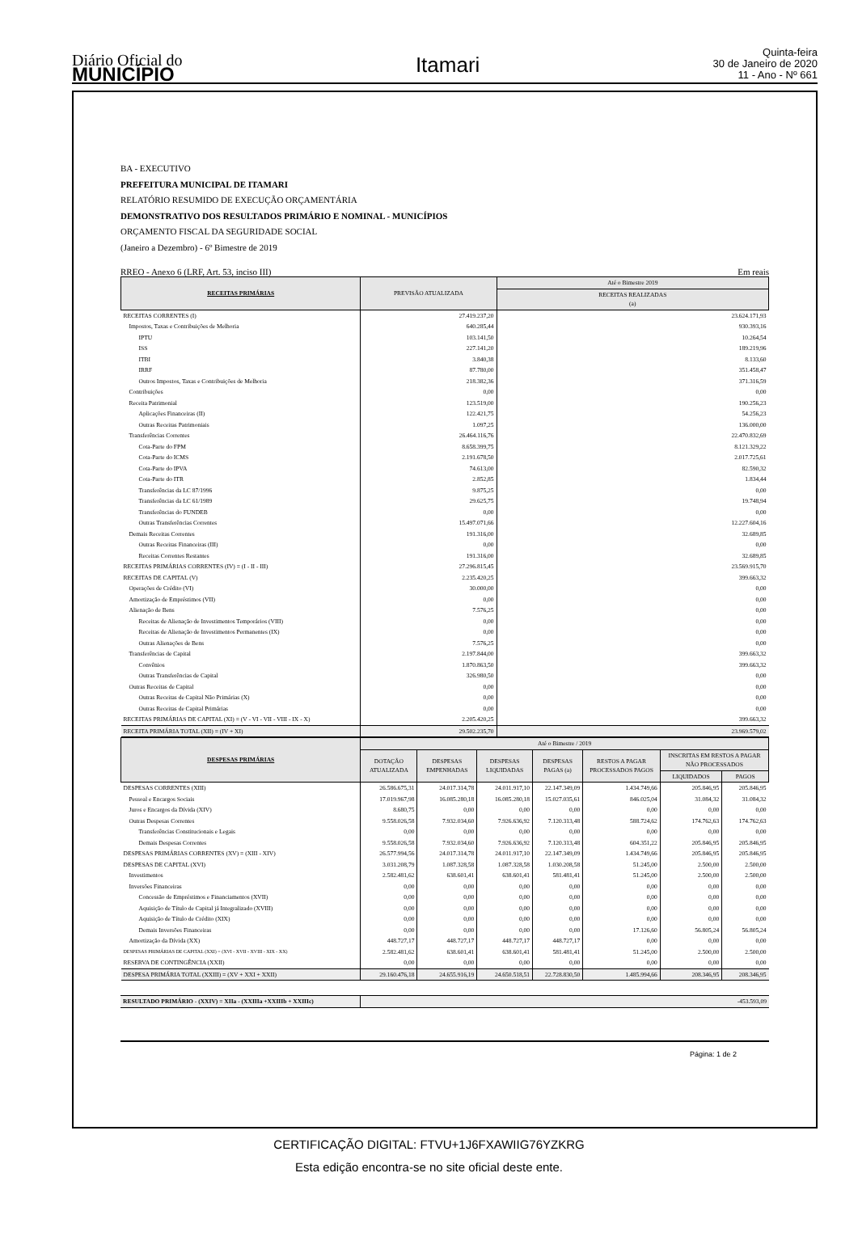Diário Oficial do
MUNICÍPIO
Itamari
Quinta-feira
30 de Janeiro de 2020
11 - Ano - Nº 661
BA - EXECUTIVO
PREFEITURA MUNICIPAL DE ITAMARI
RELATÓRIO RESUMIDO DE EXECUÇÃO ORÇAMENTÁRIA
DEMONSTRATIVO DOS RESULTADOS PRIMÁRIO E NOMINAL - MUNICÍPIOS
ORÇAMENTO FISCAL DA SEGURIDADE SOCIAL
(Janeiro a Dezembro) - 6º Bimestre de 2019
RREO - Anexo 6 (LRF, Art. 53, inciso III) Em reais
| RECEITAS PRIMÁRIAS | PREVISÃO ATUALIZADA | Até o Bimestre 2019 |
| --- | --- | --- |
| | | RECEITAS REALIZADAS (a) |
| RECEITAS CORRENTES (I) | 27.419.237,20 | 23.624.171,93 |
| Impostos, Taxas e Contribuições de Melhoria | 640.285,44 | 930.393,16 |
| IPTU | 103.141,50 | 10.264,54 |
| ISS | 227.141,20 | 189.219,96 |
| ITBI | 3.840,38 | 8.133,60 |
| IRRF | 87.780,00 | 351.458,47 |
| Outros Impostos, Taxas e Contribuições de Melhoria | 218.382,36 | 371.316,59 |
| Contribuições | 0,00 | 0,00 |
| Receita Patrimonial | 123.519,00 | 190.256,23 |
| Aplicações Financeiras (II) | 122.421,75 | 54.256,23 |
| Outras Receitas Patrimoniais | 1.097,25 | 136.000,00 |
| Transferências Correntes | 26.464.116,76 | 22.470.832,69 |
| Cota-Parte do FPM | 8.658.399,75 | 8.121.329,22 |
| Cota-Parte do ICMS | 2.191.678,50 | 2.017.725,61 |
| Cota-Parte do IPVA | 74.613,00 | 82.590,32 |
| Cota-Parte do ITR | 2.852,85 | 1.834,44 |
| Transferências da LC 87/1996 | 9.875,25 | 0,00 |
| Transferências da LC 61/1989 | 29.625,75 | 19.748,94 |
| Transferências do FUNDEB | 0,00 | 0,00 |
| Outras Transferências Correntes | 15.497.071,66 | 12.227.604,16 |
| Demais Receitas Correntes | 191.316,00 | 32.689,85 |
| Outras Receitas Financeiras (III) | 0,00 | 0,00 |
| Receitas Correntes Restantes | 191.316,00 | 32.689,85 |
| RECEITAS PRIMÁRIAS CORRENTES (IV) = (I - II - III) | 27.296.815,45 | 23.569.915,70 |
| RECEITAS DE CAPITAL (V) | 2.235.420,25 | 399.663,32 |
| Operações de Crédito (VI) | 30.000,00 | 0,00 |
| Amortização de Empréstimos (VII) | 0,00 | 0,00 |
| Alienação de Bens | 7.576,25 | 0,00 |
| Receitas de Alienação de Investimentos Temporários (VIII) | 0,00 | 0,00 |
| Receitas de Alienação de Investimentos Permanentes (IX) | 0,00 | 0,00 |
| Outras Alienações de Bens | 7.576,25 | 0,00 |
| Transferências de Capital | 2.197.844,00 | 399.663,32 |
| Convênios | 1.870.863,50 | 399.663,32 |
| Outras Transferências de Capital | 326.980,50 | 0,00 |
| Outras Receitas de Capital | 0,00 | 0,00 |
| Outras Receitas de Capital Não Primárias (X) | 0,00 | 0,00 |
| Outras Receitas de Capital Primárias | 0,00 | 0,00 |
| RECEITAS PRIMÁRIAS DE CAPITAL (XI) = (V - VI - VII - VIII - IX - X) | 2.205.420,25 | 399.663,32 |
| RECEITA PRIMÁRIA TOTAL (XII) = (IV + XI) | 29.502.235,70 | 23.969.579,02 |
| DESPESAS PRIMÁRIAS | Até o Bimestre / 2019 | | | | | | |
| --- | --- | --- | --- | --- | --- | --- | --- |
| | DOTAÇÃO ATUALIZADA | DESPESAS EMPENHADAS | DESPESAS LIQUIDADAS | DESPESAS PAGAS (a) | RESTOS A PAGAR PROCESSADOS PAGOS | INSCRITAS EM RESTOS A PAGAR NÃO PROCESSADOS | |
| | | | | | | LIQUIDADOS | PAGOS |
| DESPESAS CORRENTES (XIII) | 26.586.675,31 | 24.017.314,78 | 24.011.917,10 | 22.147.349,09 | 1.434.749,66 | 205.846,95 | 205.846,95 |
| Pessoal e Encargos Sociais | 17.019.967,98 | 16.085.280,18 | 16.085.280,18 | 15.027.035,61 | 846.025,04 | 31.084,32 | 31.084,32 |
| Juros e Encargos da Dívida (XIV) | 8.680,75 | 0,00 | 0,00 | 0,00 | 0,00 | 0,00 | 0,00 |
| Outras Despesas Correntes | 9.558.026,58 | 7.932.034,60 | 7.926.636,92 | 7.120.313,48 | 588.724,62 | 174.762,63 | 174.762,63 |
| Transferências Constitucionais e Legais | 0,00 | 0,00 | 0,00 | 0,00 | 0,00 | 0,00 | 0,00 |
| Demais Despesas Correntes | 9.558.026,58 | 7.932.034,60 | 7.926.636,92 | 7.120.313,48 | 604.351,22 | 205.846,95 | 205.846,95 |
| DESPESAS PRIMÁRIAS CORRENTES (XV) = (XIII - XIV) | 26.577.994,56 | 24.017.314,78 | 24.011.917,10 | 22.147.349,09 | 1.434.749,66 | 205.846,95 | 205.846,95 |
| DESPESAS DE CAPITAL (XVI) | 3.031.208,79 | 1.087.328,58 | 1.087.328,58 | 1.030.208,58 | 51.245,00 | 2.500,00 | 2.500,00 |
| Investimentos | 2.582.481,62 | 638.601,41 | 638.601,41 | 581.481,41 | 51.245,00 | 2.500,00 | 2.500,00 |
| Inversões Financeiras | 0,00 | 0,00 | 0,00 | 0,00 | 0,00 | 0,00 | 0,00 |
| Concessão de Empréstimos e Financiamentos (XVII) | 0,00 | 0,00 | 0,00 | 0,00 | 0,00 | 0,00 | 0,00 |
| Aquisição de Título de Capital já Integralizado (XVIII) | 0,00 | 0,00 | 0,00 | 0,00 | 0,00 | 0,00 | 0,00 |
| Aquisição de Título de Crédito (XIX) | 0,00 | 0,00 | 0,00 | 0,00 | 0,00 | 0,00 | 0,00 |
| Demais Inversões Financeiras | 0,00 | 0,00 | 0,00 | 0,00 | 17.126,60 | 56.805,24 | 56.805,24 |
| Amortização da Dívida (XX) | 448.727,17 | 448.727,17 | 448.727,17 | 448.727,17 | 0,00 | 0,00 | 0,00 |
| DESPESAS PRIMÁRIAS DE CAPITAL (XXI) = (XVI - XVII - XVIII - XIX - XX) | 2.582.481,62 | 638.601,41 | 638.601,41 | 581.481,41 | 51.245,00 | 2.500,00 | 2.500,00 |
| RESERVA DE CONTINGÊNCIA (XXII) | 0,00 | 0,00 | 0,00 | 0,00 | 0,00 | 0,00 | 0,00 |
| DESPESA PRIMÁRIA TOTAL (XXIII) = (XV + XXI + XXII) | 29.160.476,18 | 24.655.916,19 | 24.650.518,51 | 22.728.830,50 | 1.485.994,66 | 208.346,95 | 208.346,95 |
| RESULTADO PRIMÁRIO - (XXIV) = XIIa - (XXIIIa +XXIIIb + XXIIIc) | -453.593,09 |
Página: 1 de 2
CERTIFICAÇÃO DIGITAL: FTVU+1J6FXAWIIG76YZKRG
Esta edição encontra-se no site oficial deste ente.